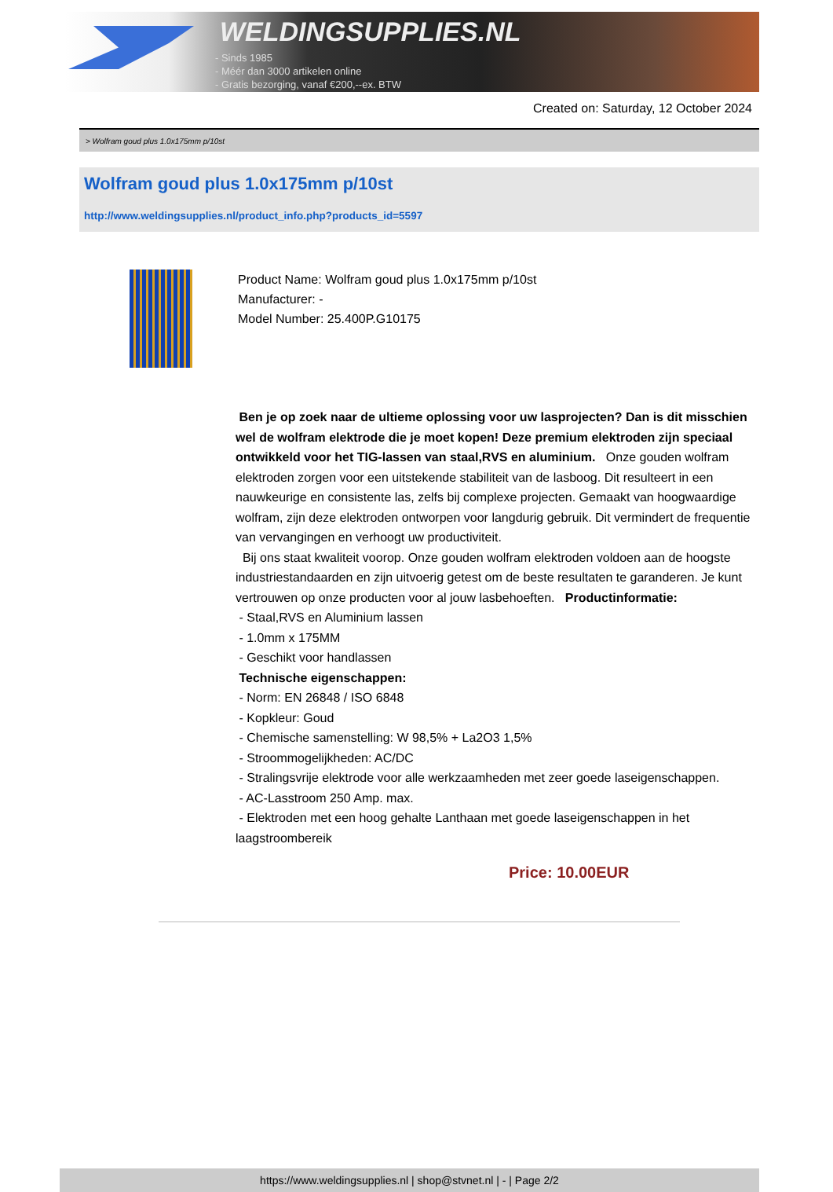WELDINGSUPPLIES.NL
- Sinds 1985
- Méér dan 3000 artikelen online
- Gratis bezorging, vanaf €200,--ex. BTW
Created on: Saturday, 12 October 2024
> Wolfram goud plus 1.0x175mm p/10st
Wolfram goud plus 1.0x175mm p/10st
http://www.weldingsupplies.nl/product_info.php?products_id=5597
Product Name: Wolfram goud plus 1.0x175mm p/10st
Manufacturer: -
Model Number: 25.400P.G10175
Ben je op zoek naar de ultieme oplossing voor uw lasprojecten? Dan is dit misschien wel de wolfram elektrode die je moet kopen! Deze premium elektroden zijn speciaal ontwikkeld voor het TIG-lassen van staal,RVS en aluminium. Onze gouden wolfram elektroden zorgen voor een uitstekende stabiliteit van de lasboog. Dit resulteert in een nauwkeurige en consistente las, zelfs bij complexe projecten. Gemaakt van hoogwaardige wolfram, zijn deze elektroden ontworpen voor langdurig gebruik. Dit vermindert de frequentie van vervangingen en verhoogt uw productiviteit.
Bij ons staat kwaliteit voorop. Onze gouden wolfram elektroden voldoen aan de hoogste industriestandaarden en zijn uitvoerig getest om de beste resultaten te garanderen. Je kunt vertrouwen op onze producten voor al jouw lasbehoeften. Productinformatie:
- Staal,RVS en Aluminium lassen
- 1.0mm x 175MM
- Geschikt voor handlassen
Technische eigenschappen:
- Norm: EN 26848 / ISO 6848
- Kopkleur: Goud
- Chemische samenstelling: W 98,5% + La2O3 1,5%
- Stroommogelijkheden: AC/DC
- Stralingsvrije elektrode voor alle werkzaamheden met zeer goede laseigenschappen.
- AC-Lasstroom 250 Amp. max.
- Elektroden met een hoog gehalte Lanthaan met goede laseigenschappen in het laagstroombereik
Price: 10.00EUR
https://www.weldingsupplies.nl | shop@stvnet.nl | - | Page 2/2